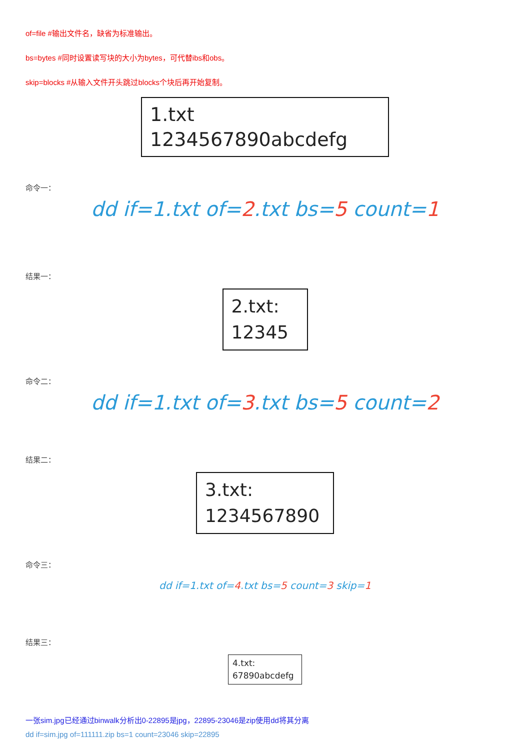of=file #输出文件名，缺省为标准输出。
bs=bytes #同时设置读写块的大小为bytes，可代替ibs和obs。
skip=blocks #从输入文件开头跳过blocks个块后再开始复制。
1.txt
1234567890abcdefg
命令一：
dd if=1.txt of=2.txt bs=5 count=1
结果一：
2.txt:
12345
命令二：
dd if=1.txt of=3.txt bs=5 count=2
结果二：
3.txt:
1234567890
命令三：
dd if=1.txt of=4.txt bs=5 count=3 skip=1
结果三：
4.txt:
67890abcdefg
一张sim.jpg已经通过binwalk分析出0-22895是jpg，22895-23046是zip使用dd将其分离
dd if=sim.jpg of=111111.zip bs=1 count=23046 skip=22895